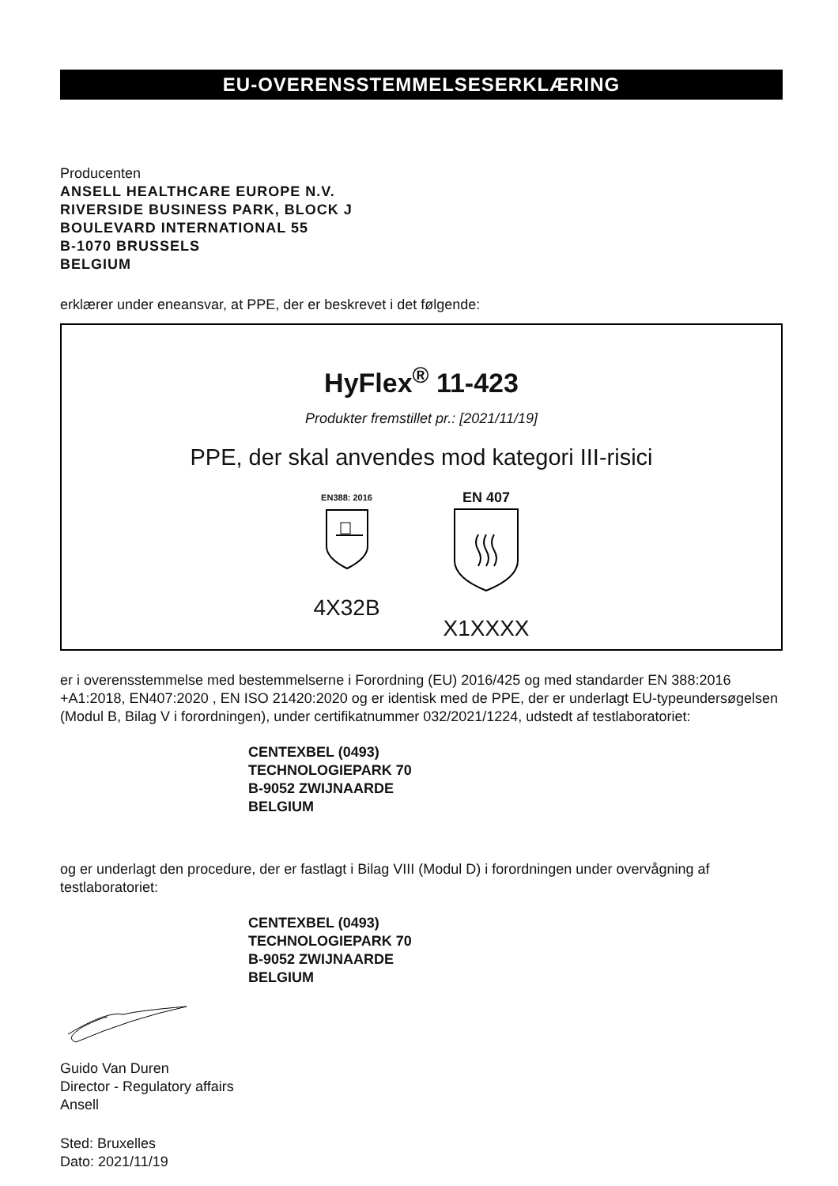EU-OVERENSSTEMMELSESERKLÆRING
Producenten
ANSELL HEALTHCARE EUROPE N.V.
RIVERSIDE BUSINESS PARK, BLOCK J
BOULEVARD INTERNATIONAL 55
B-1070 BRUSSELS
BELGIUM
erklærer under eneansvar, at PPE, der er beskrevet i det følgende:
HyFlex<sup>®</sup> 11-423
Produkter fremstillet pr.: [2021/11/19]
PPE, der skal anvendes mod kategori III-risici
EN388: 2016
4X32B
EN 407
X1XXXX
er i overensstemmelse med bestemmelserne i Forordning (EU) 2016/425 og med standarder EN 388:2016 +A1:2018, EN407:2020 , EN ISO 21420:2020 og er identisk med de PPE, der er underlagt EU-typeundersøgelsen (Modul B, Bilag V i forordningen), under certifikatnummer 032/2021/1224, udstedt af testlaboratoriet:
CENTEXBEL (0493)
TECHNOLOGIEPARK 70
B-9052 ZWIJNAARDE
BELGIUM
og er underlagt den procedure, der er fastlagt i Bilag VIII (Modul D) i forordningen under overvågning af testlaboratoriet:
CENTEXBEL (0493)
TECHNOLOGIEPARK 70
B-9052 ZWIJNAARDE
BELGIUM
Guido Van Duren
Director - Regulatory affairs
Ansell
Sted: Bruxelles
Dato: 2021/11/19